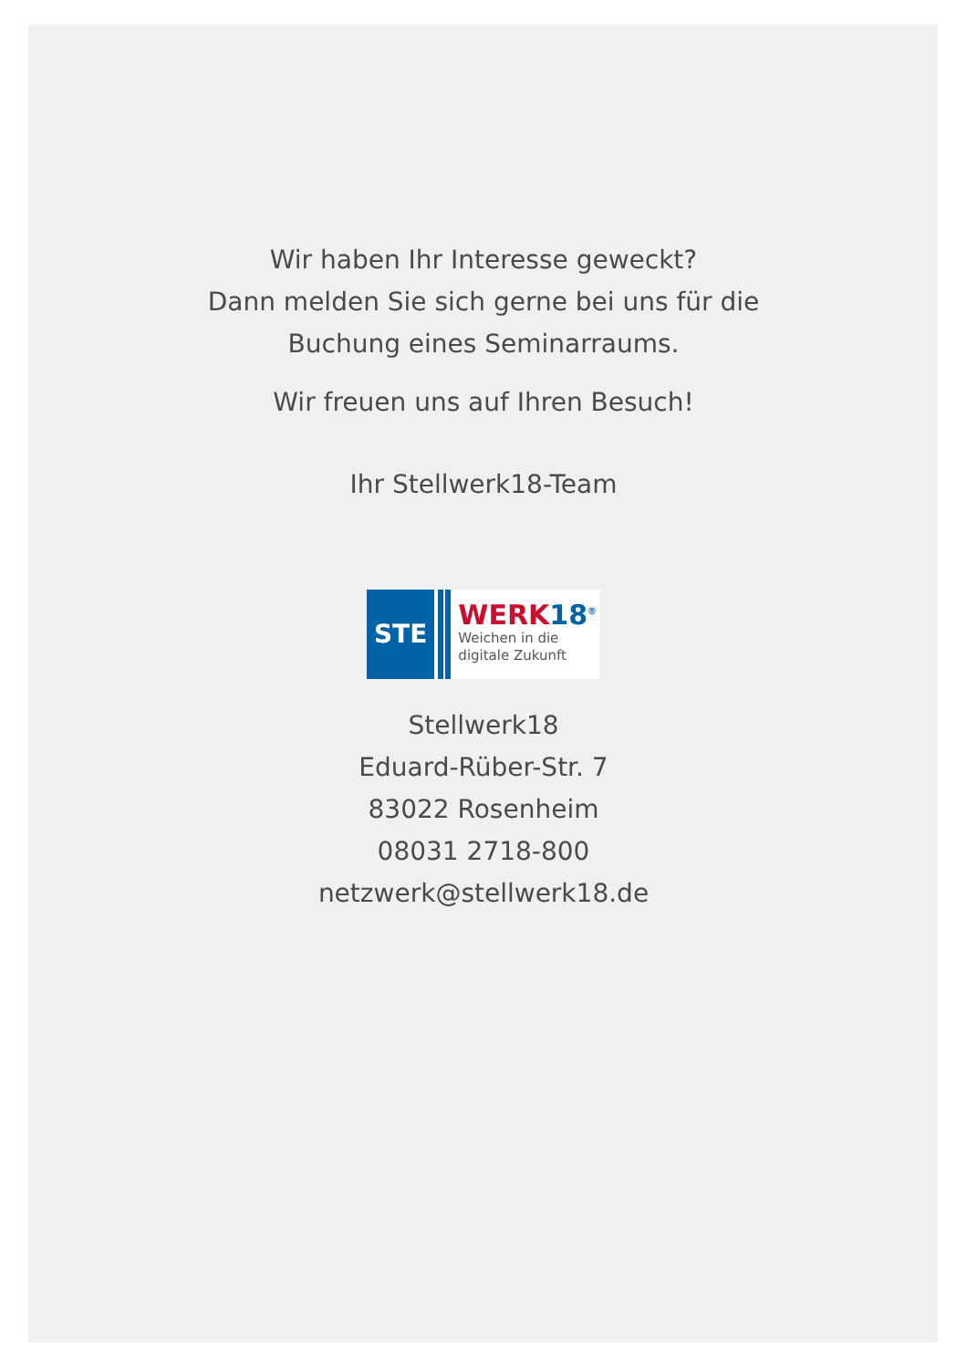Wir haben Ihr Interesse geweckt?
Dann melden Sie sich gerne bei uns für die
Buchung eines Seminarraums.
Wir freuen uns auf Ihren Besuch!
Ihr Stellwerk18-Team
STE
WERK18<sup>®</sup>
Weichen in die
digitale Zukunft
Stellwerk18
Eduard-Rüber-Str. 7
83022 Rosenheim
08031 2718-800
netzwerk@stellwerk18.de